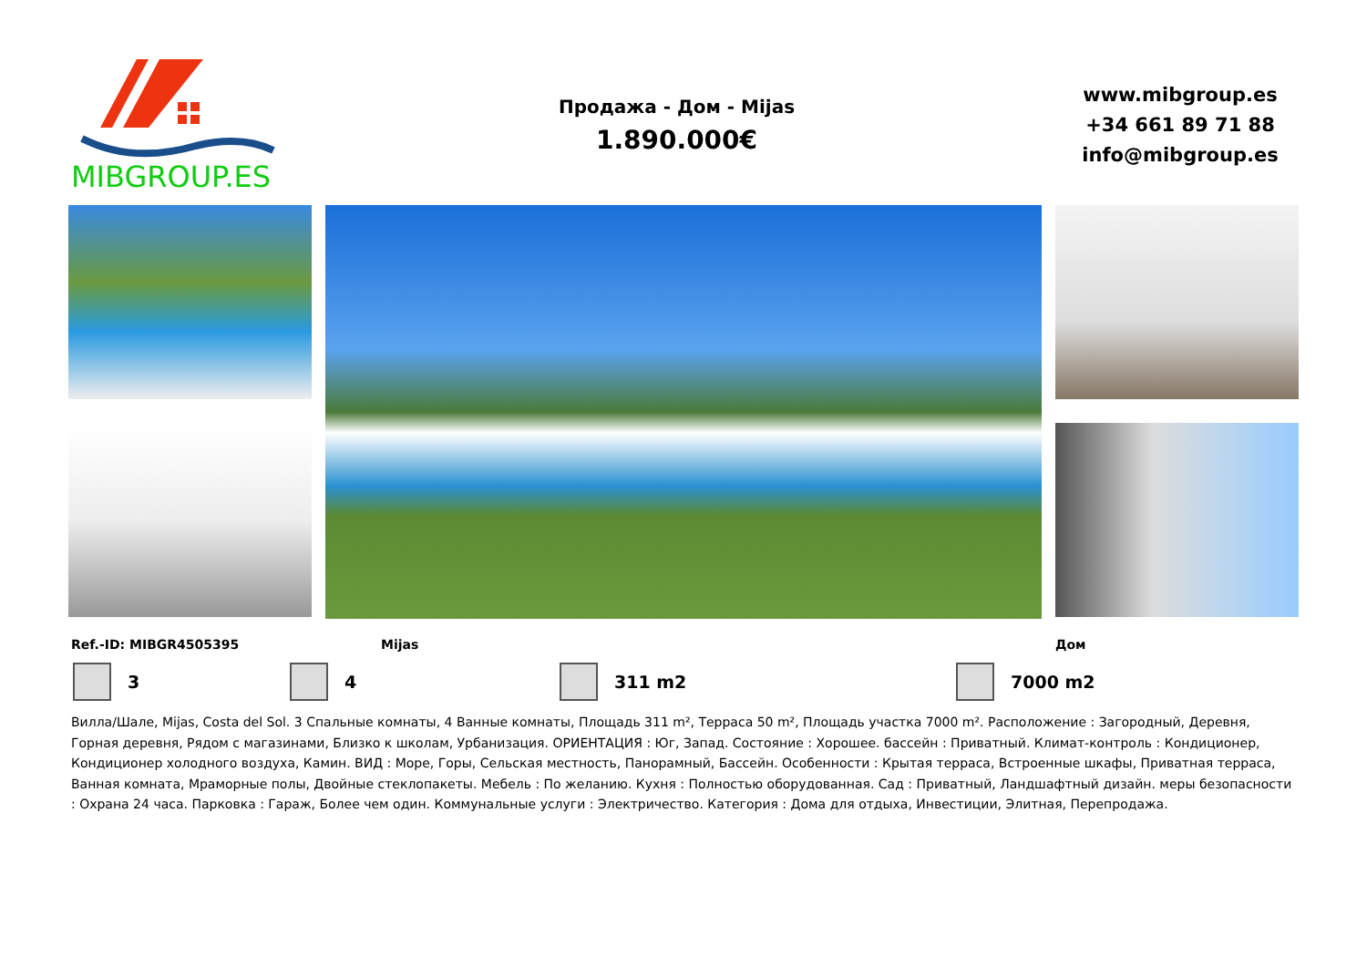MIBGROUP.ES
Продажа - Дом - Mijas
1.890.000€
www.mibgroup.es
+34 661 89 71 88
info@mibgroup.es
Ref.-ID: MIBGR4505395 Mijas Дом
3 4 311 m2 7000 m2
Вилла/Шале, Mijas, Costa del Sol. 3 Спальные комнаты, 4 Ванные комнаты, Площадь 311 m², Терраса 50 m², Площадь участка 7000 m². Расположение : Загородный, Деревня, Горная деревня, Рядом с магазинами, Близко к школам, Урбанизация. ОРИЕНТАЦИЯ : Юг, Запад. Состояние : Хорошее. бассейн : Приватный. Климат-контроль : Кондиционер, Кондиционер холодного воздуха, Камин. ВИД : Море, Горы, Сельская местность, Панорамный, Бассейн. Особенности : Крытая терраса, Встроенные шкафы, Приватная терраса, Ванная комната, Мраморные полы, Двойные стеклопакеты. Мебель : По желанию. Кухня : Полностью оборудованная. Сад : Приватный, Ландшафтный дизайн. меры безопасности : Охрана 24 часа. Парковка : Гараж, Более чем один. Коммунальные услуги : Электричество. Категория : Дома для отдыха, Инвестиции, Элитная, Перепродажа.